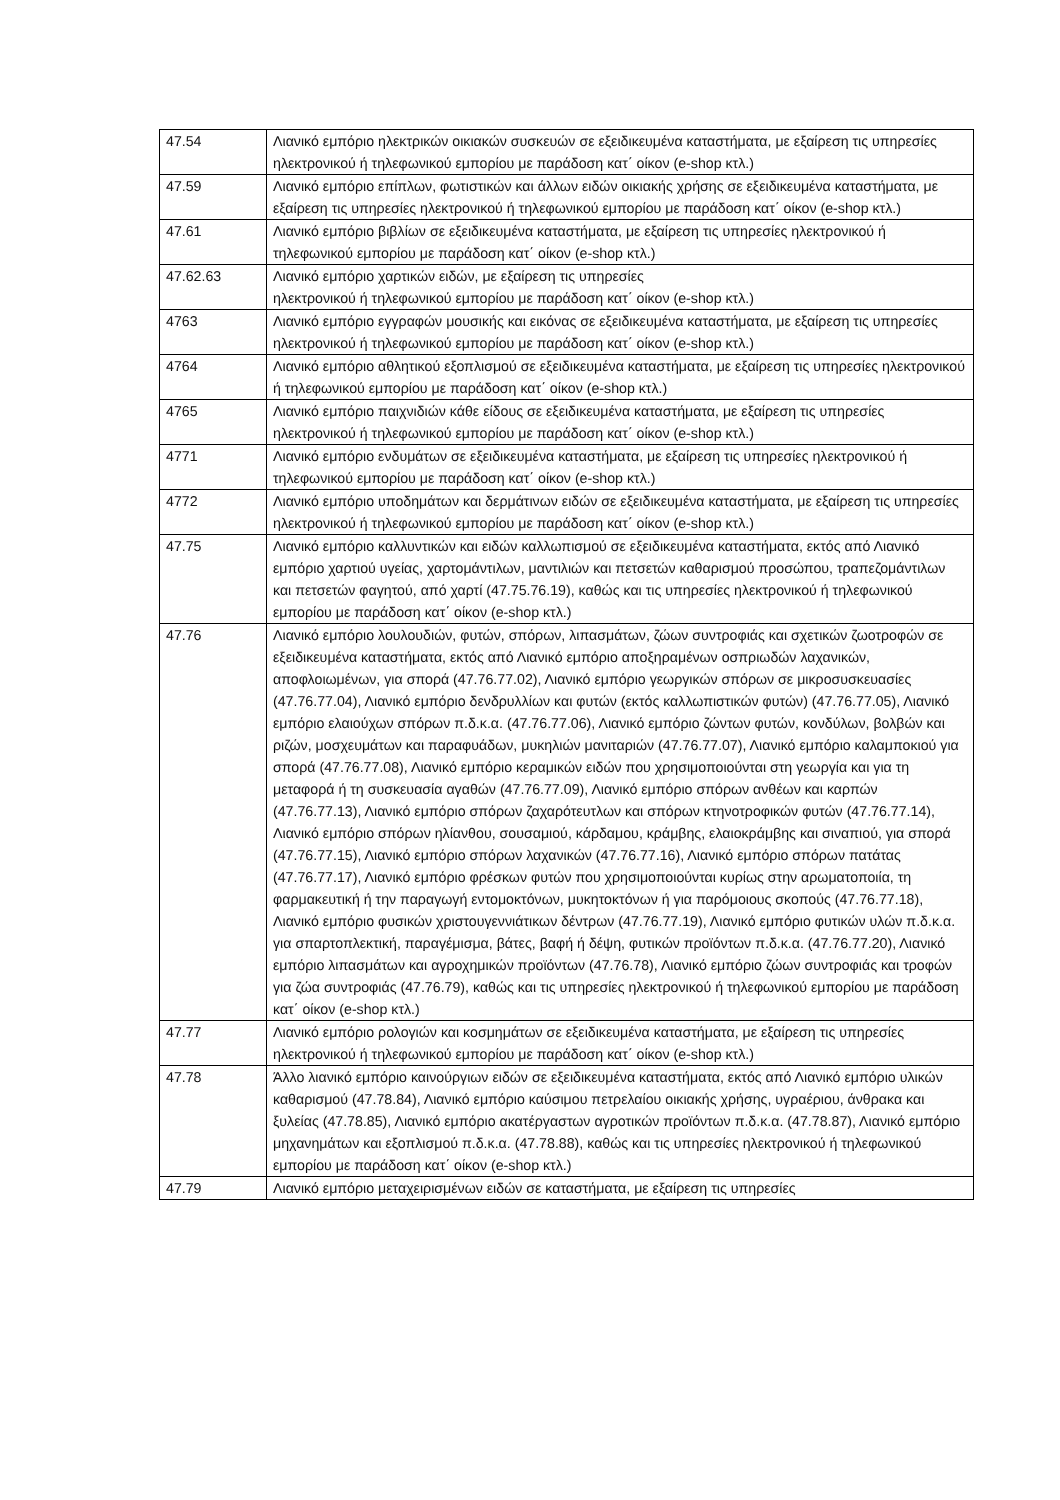| 47.54 | Λιανικό εμπόριο ηλεκτρικών οικιακών συσκευών σε εξειδικευμένα καταστήματα, με εξαίρεση τις υπηρεσίες ηλεκτρονικού ή τηλεφωνικού εμπορίου με παράδοση κατ΄ οίκον (e-shop κτλ.) |
| 47.59 | Λιανικό εμπόριο επίπλων, φωτιστικών και άλλων ειδών οικιακής χρήσης σε εξειδικευμένα καταστήματα, με εξαίρεση τις υπηρεσίες ηλεκτρονικού ή τηλεφωνικού εμπορίου με παράδοση κατ΄ οίκον (e-shop κτλ.) |
| 47.61 | Λιανικό εμπόριο βιβλίων σε εξειδικευμένα καταστήματα, με εξαίρεση τις υπηρεσίες ηλεκτρονικού ή τηλεφωνικού εμπορίου με παράδοση κατ΄ οίκον (e-shop κτλ.) |
| 47.62.63 | Λιανικό εμπόριο χαρτικών ειδών, με εξαίρεση τις υπηρεσίες ηλεκτρονικού ή τηλεφωνικού εμπορίου με παράδοση κατ΄ οίκον (e-shop κτλ.) |
| 4763 | Λιανικό εμπόριο εγγραφών μουσικής και εικόνας σε εξειδικευμένα καταστήματα, με εξαίρεση τις υπηρεσίες ηλεκτρονικού ή τηλεφωνικού εμπορίου με παράδοση κατ΄ οίκον (e-shop κτλ.) |
| 4764 | Λιανικό εμπόριο αθλητικού εξοπλισμού σε εξειδικευμένα καταστήματα, με εξαίρεση τις υπηρεσίες ηλεκτρονικού ή τηλεφωνικού εμπορίου με παράδοση κατ΄ οίκον (e-shop κτλ.) |
| 4765 | Λιανικό εμπόριο παιχνιδιών κάθε είδους σε εξειδικευμένα καταστήματα, με εξαίρεση τις υπηρεσίες ηλεκτρονικού ή τηλεφωνικού εμπορίου με παράδοση κατ΄ οίκον (e-shop κτλ.) |
| 4771 | Λιανικό εμπόριο ενδυμάτων σε εξειδικευμένα καταστήματα, με εξαίρεση τις υπηρεσίες ηλεκτρονικού ή τηλεφωνικού εμπορίου με παράδοση κατ΄ οίκον (e-shop κτλ.) |
| 4772 | Λιανικό εμπόριο υποδημάτων και δερμάτινων ειδών σε εξειδικευμένα καταστήματα, με εξαίρεση τις υπηρεσίες ηλεκτρονικού ή τηλεφωνικού εμπορίου με παράδοση κατ΄ οίκον (e-shop κτλ.) |
| 47.75 | Λιανικό εμπόριο καλλυντικών και ειδών καλλωπισμού σε εξειδικευμένα καταστήματα, εκτός από Λιανικό εμπόριο χαρτιού υγείας, χαρτομάντιλων, μαντιλιών και πετσετών καθαρισμού προσώπου, τραπεζομάντιλων και πετσετών φαγητού, από χαρτί (47.75.76.19), καθώς και τις υπηρεσίες ηλεκτρονικού ή τηλεφωνικού εμπορίου με παράδοση κατ΄ οίκον (e-shop κτλ.) |
| 47.76 | Λιανικό εμπόριο λουλουδιών, φυτών, σπόρων, λιπασμάτων, ζώων συντροφιάς και σχετικών ζωοτροφών σε εξειδικευμένα καταστήματα, εκτός από Λιανικό εμπόριο αποξηραμένων οσπριωδών λαχανικών, αποφλοιωμένων, για σπορά (47.76.77.02), Λιανικό εμπόριο γεωργικών σπόρων σε μικροσυσκευασίες (47.76.77.04), Λιανικό εμπόριο δενδρυλλίων και φυτών (εκτός καλλωπιστικών φυτών) (47.76.77.05), Λιανικό εμπόριο ελαιούχων σπόρων π.δ.κ.α. (47.76.77.06), Λιανικό εμπόριο ζώντων φυτών, κονδύλων, βολβών και ριζών, μοσχευμάτων και παραφυάδων, μυκηλιών μανιταριών (47.76.77.07), Λιανικό εμπόριο καλαμποκιού για σπορά (47.76.77.08), Λιανικό εμπόριο κεραμικών ειδών που χρησιμοποιούνται στη γεωργία και για τη μεταφορά ή τη συσκευασία αγαθών (47.76.77.09), Λιανικό εμπόριο σπόρων ανθέων και καρπών (47.76.77.13), Λιανικό εμπόριο σπόρων ζαχαρότευτλων και σπόρων κτηνοτροφικών φυτών (47.76.77.14), Λιανικό εμπόριο σπόρων ηλίανθου, σουσαμιού, κάρδαμου, κράμβης, ελαιοκράμβης και σιναπιού, για σπορά (47.76.77.15), Λιανικό εμπόριο σπόρων λαχανικών (47.76.77.16), Λιανικό εμπόριο σπόρων πατάτας (47.76.77.17), Λιανικό εμπόριο φρέσκων φυτών που χρησιμοποιούνται κυρίως στην αρωματοποιία, τη φαρμακευτική ή την παραγωγή εντομοκτόνων, μυκητοκτόνων ή για παρόμοιους σκοπούς (47.76.77.18), Λιανικό εμπόριο φυσικών χριστουγεννιάτικων δέντρων (47.76.77.19), Λιανικό εμπόριο φυτικών υλών π.δ.κ.α. για σπαρτοπλεκτική, παραγέμισμα, βάτες, βαφή ή δέψη, φυτικών προϊόντων π.δ.κ.α. (47.76.77.20), Λιανικό εμπόριο λιπασμάτων και αγροχημικών προϊόντων (47.76.78), Λιανικό εμπόριο ζώων συντροφιάς και τροφών για ζώα συντροφιάς (47.76.79), καθώς και τις υπηρεσίες ηλεκτρονικού ή τηλεφωνικού εμπορίου με παράδοση κατ΄ οίκον (e-shop κτλ.) |
| 47.77 | Λιανικό εμπόριο ρολογιών και κοσμημάτων σε εξειδικευμένα καταστήματα, με εξαίρεση τις υπηρεσίες ηλεκτρονικού ή τηλεφωνικού εμπορίου με παράδοση κατ΄ οίκον (e-shop κτλ.) |
| 47.78 | Άλλο λιανικό εμπόριο καινούργιων ειδών σε εξειδικευμένα καταστήματα, εκτός από Λιανικό εμπόριο υλικών καθαρισμού (47.78.84), Λιανικό εμπόριο καύσιμου πετρελαίου οικιακής χρήσης, υγραέριου, άνθρακα και ξυλείας (47.78.85), Λιανικό εμπόριο ακατέργαστων αγροτικών προϊόντων π.δ.κ.α. (47.78.87), Λιανικό εμπόριο μηχανημάτων και εξοπλισμού π.δ.κ.α. (47.78.88), καθώς και τις υπηρεσίες ηλεκτρονικού ή τηλεφωνικού εμπορίου με παράδοση κατ΄ οίκον (e-shop κτλ.) |
| 47.79 | Λιανικό εμπόριο μεταχειρισμένων ειδών σε καταστήματα, με εξαίρεση τις υπηρεσίες |